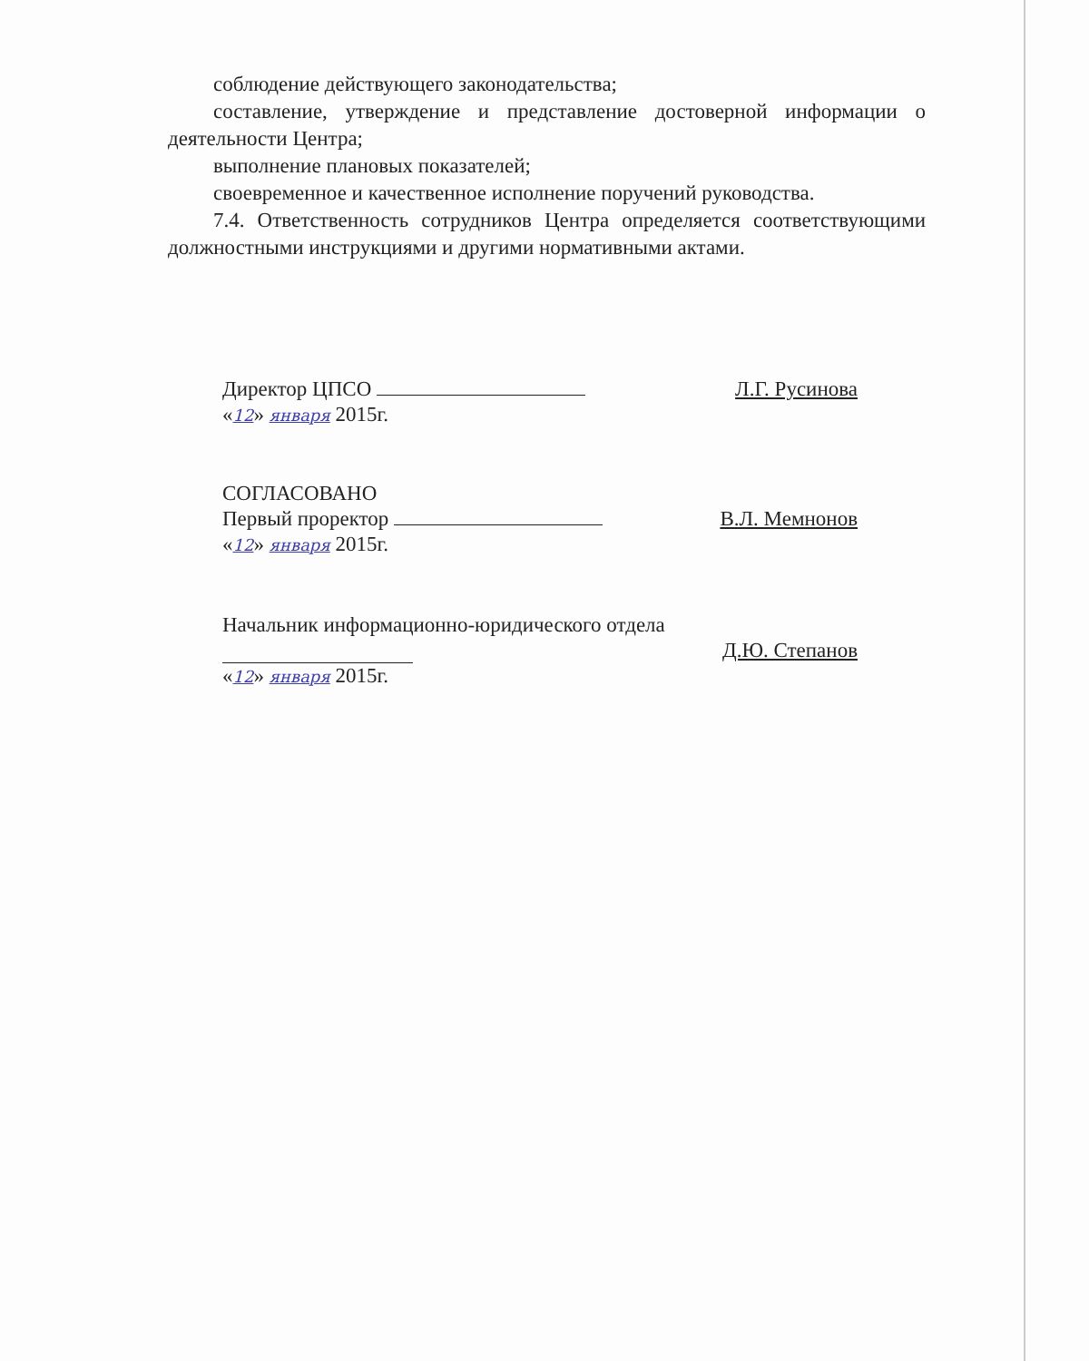соблюдение действующего законодательства;
составление, утверждение и представление достоверной информации о деятельности Центра;
выполнение плановых показателей;
своевременное и качественное исполнение поручений руководства.
7.4. Ответственность сотрудников Центра определяется соответствующими должностными инструкциями и другими нормативными актами.
Директор ЦПСО Л.Г. Русинова
«12» января 2015г.
СОГЛАСОВАНО
Первый проректор В.Л. Мемнонов
«12» января 2015г.
Начальник информационно-юридического отдела
Д.Ю. Степанов
«12» января 2015г.